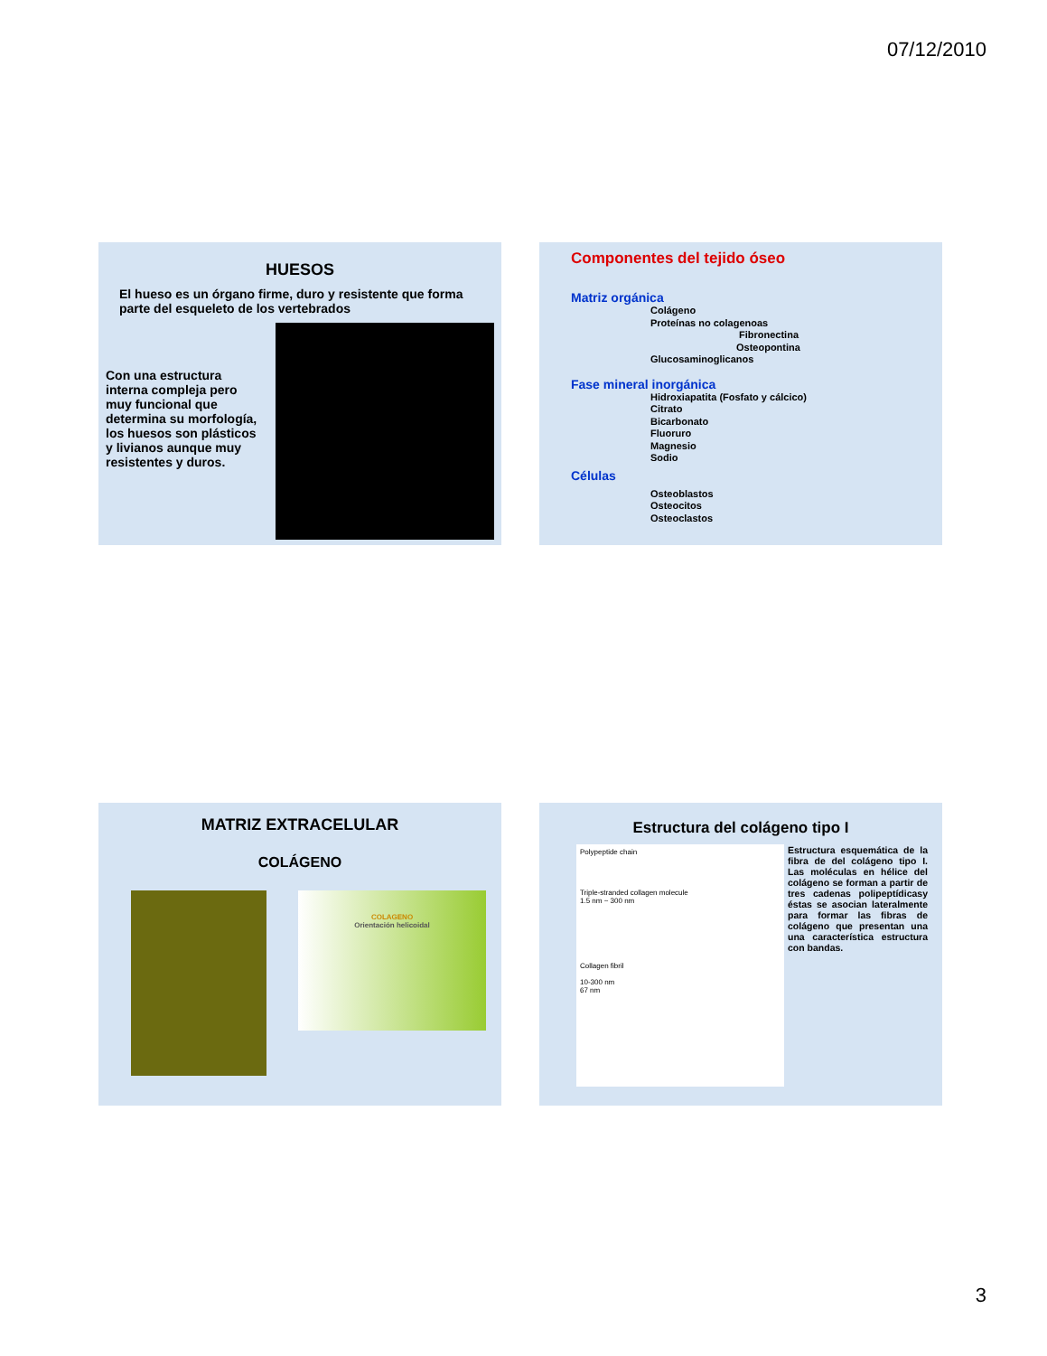07/12/2010
HUESOS
El hueso es un órgano firme, duro y resistente que forma parte del esqueleto de los vertebrados
Con una estructura interna compleja pero muy funcional que determina su morfología, los huesos son plásticos y livianos aunque muy resistentes y duros.
Componentes del tejido óseo
Matriz orgánica
Colágeno
Proteínas no colagenoas
Fibronectina
Osteopontina
Glucosaminoglicanos
Fase mineral inorgánica
Hidroxiapatita (Fosfato y cálcico)
Citrato
Bicarbonato
Fluoruro
Magnesio
Sodio
Células
Osteoblastos
Osteocitos
Osteoclastos
MATRIZ EXTRACELULAR
COLÁGENO
COLAGENO
Orientación helicoidal
Estructura del colágeno tipo I
Polypeptide chain
Triple-stranded collagen molecule
1.5 nm ~ 300 nm
Collagen fibril
10-300 nm
67 nm
Estructura esquemática de la fibra de del colágeno tipo I. Las moléculas en hélice del colágeno se forman a partir de tres cadenas polipeptídicasy éstas se asocian lateralmente para formar las fibras de colágeno que presentan una una característica estructura con bandas.
3